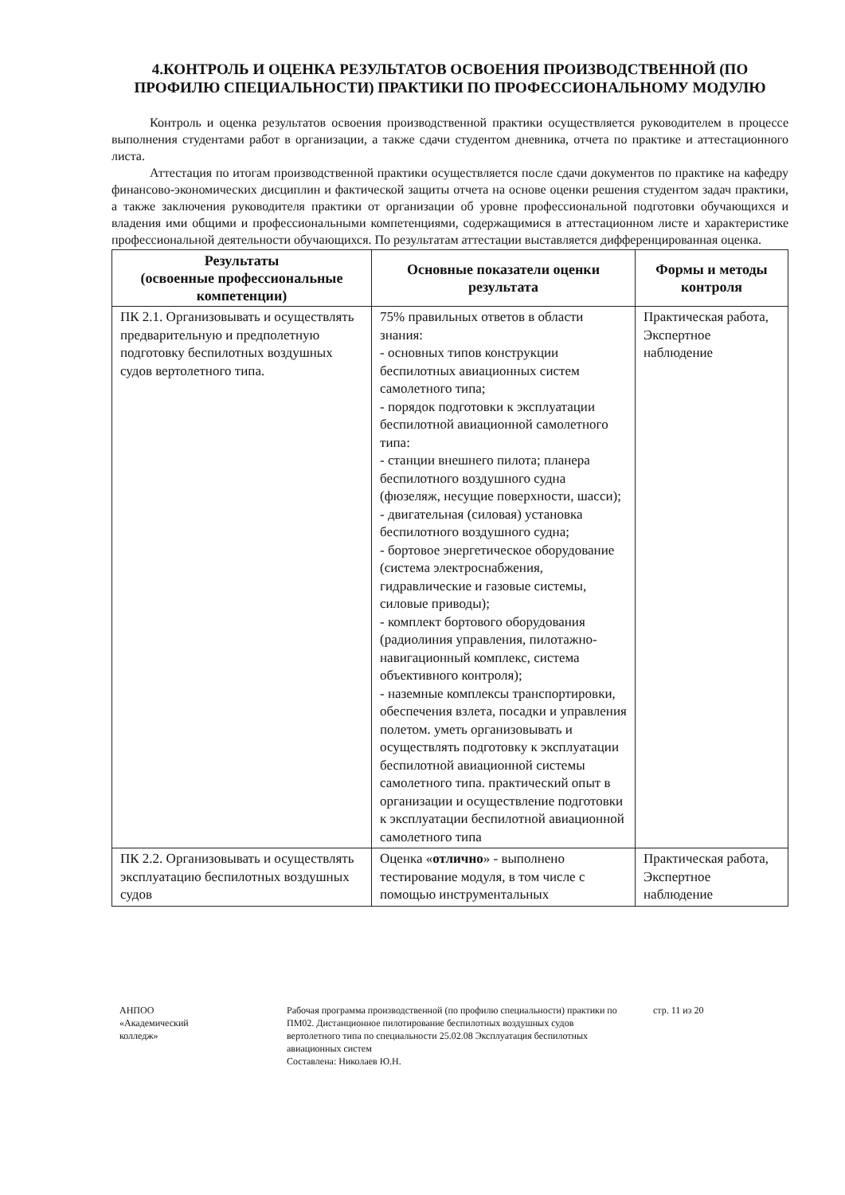4.КОНТРОЛЬ И ОЦЕНКА РЕЗУЛЬТАТОВ ОСВОЕНИЯ ПРОИЗВОДСТВЕННОЙ (ПО ПРОФИЛЮ СПЕЦИАЛЬНОСТИ) ПРАКТИКИ ПО ПРОФЕССИОНАЛЬНОМУ МОДУЛЮ
Контроль и оценка результатов освоения производственной практики осуществляется руководителем в процессе выполнения студентами работ в организации, а также сдачи студентом дневника, отчета по практике и аттестационного листа.
Аттестация по итогам производственной практики осуществляется после сдачи документов по практике на кафедру финансово-экономических дисциплин и фактической защиты отчета на основе оценки решения студентом задач практики, а также заключения руководителя практики от организации об уровне профессиональной подготовки обучающихся и владения ими общими и профессиональными компетенциями, содержащимися в аттестационном листе и характеристике профессиональной деятельности обучающихся. По результатам аттестации выставляется дифференцированная оценка.
| Результаты (освоенные профессиональные компетенции) | Основные показатели оценки результата | Формы и методы контроля |
| --- | --- | --- |
| ПК 2.1. Организовывать и осуществлять предварительную и предполетную подготовку беспилотных воздушных судов вертолетного типа. | 75% правильных ответов в области знания: - основных типов конструкции беспилотных авиационных систем самолетного типа; - порядок подготовки к эксплуатации беспилотной авиационной самолетного типа: - станции внешнего пилота; планера беспилотного воздушного судна (фюзеляж, несущие поверхности, шасси); - двигательная (силовая) установка беспилотного воздушного судна; - бортовое энергетическое оборудование (система электроснабжения, гидравлические и газовые системы, силовые приводы); - комплект бортового оборудования (радиолиния управления, пилотажно- навигационный комплекс, система объективного контроля); - наземные комплексы транспортировки, обеспечения взлета, посадки и управления полетом. уметь организовывать и осуществлять подготовку к эксплуатации беспилотной авиационной системы самолетного типа. практический опыт в организации и осуществление подготовки к эксплуатации беспилотной авиационной самолетного типа | Практическая работа, Экспертное наблюдение |
| ПК 2.2. Организовывать и осуществлять эксплуатацию беспилотных воздушных судов | Оценка « отлично » - выполнено тестирование модуля, в том числе с помощью инструментальных | Практическая работа, Экспертное наблюдение |
АНПОО
«Академический
колледж»
Рабочая программа производственной (по профилю специальности) практики по ПМ02. Дистанционное пилотирование беспилотных воздушных судов вертолетного типа по специальности 25.02.08 Эксплуатация беспилотных авиационных систем
Составлена: Николаев Ю.Н.
стр. 11 из 20